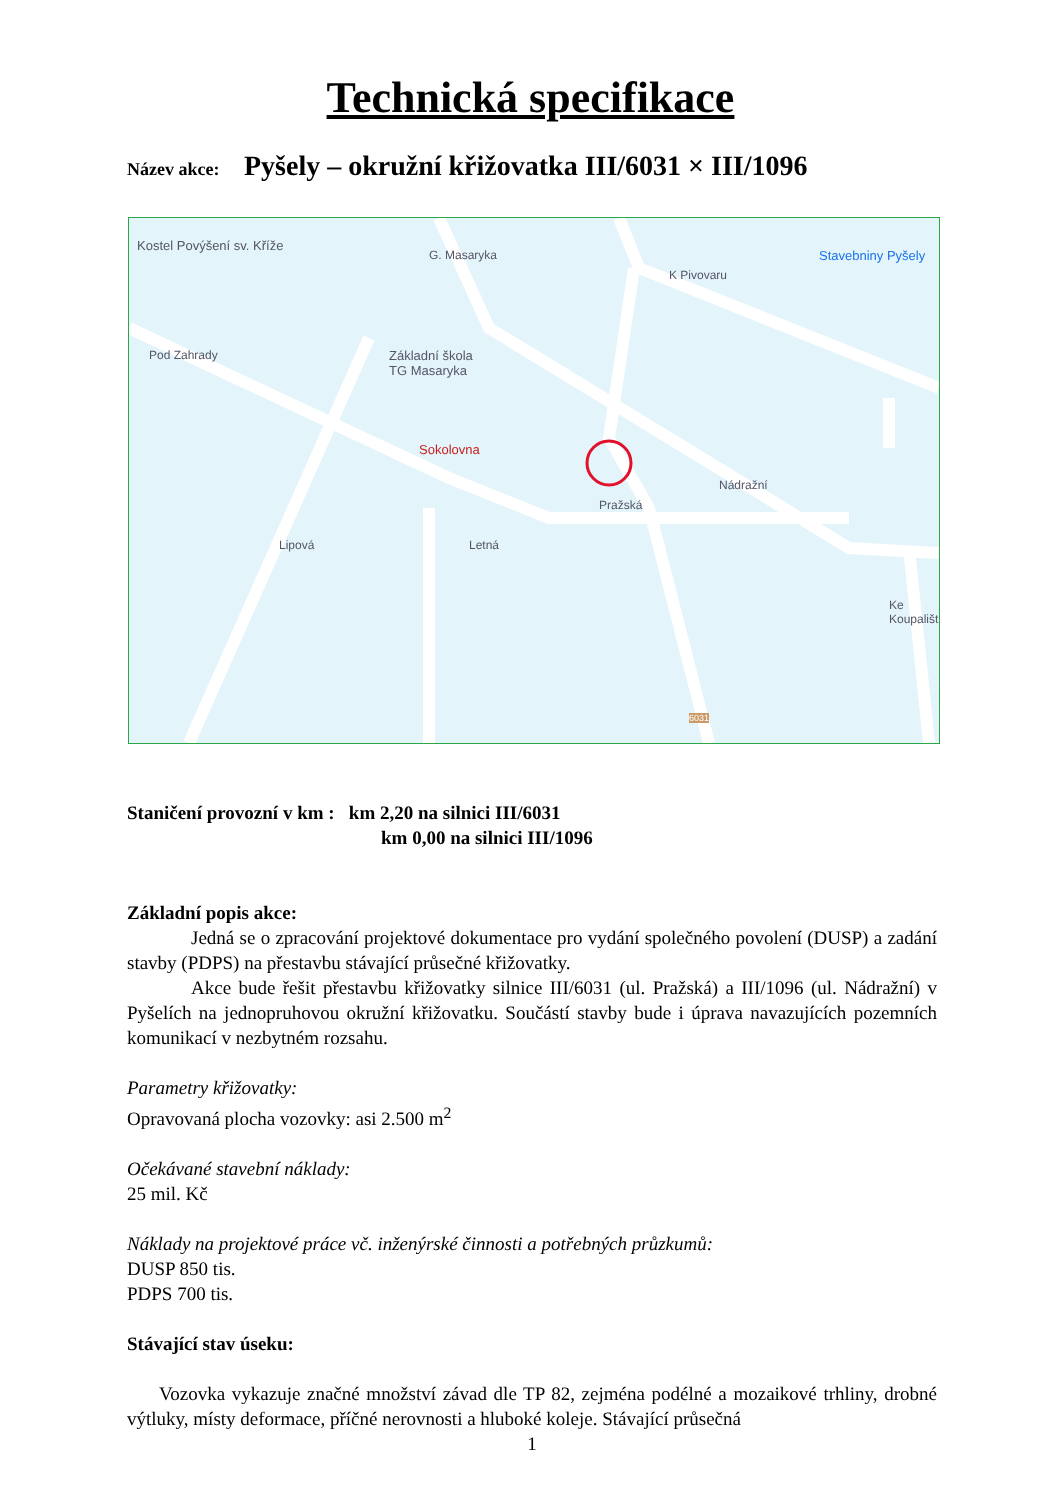Technická specifikace
Název akce: Pyšely – okružní křižovatka III/6031 × III/1096
Kostel Povýšení sv. Kříže
Stavebniny Pyšely
Základní škola
TG Masaryka
Sokolovna
K Pivovaru
Pod Zahrady
Nádražní
Pražská
Letná
Lipová
G. Masaryka
Ke Koupališti
6031
Staničení provozní v km : km 2,20 na silnici III/6031
km 0,00 na silnici III/1096
Základní popis akce:
Jedná se o zpracování projektové dokumentace pro vydání společného povolení (DUSP) a zadání stavby (PDPS) na přestavbu stávající průsečné křižovatky.
Akce bude řešit přestavbu křižovatky silnice III/6031 (ul. Pražská) a III/1096 (ul. Nádražní) v Pyšelích na jednopruhovou okružní křižovatku. Součástí stavby bude i úprava navazujících pozemních komunikací v nezbytném rozsahu.
Parametry křižovatky:
Opravovaná plocha vozovky: asi 2.500 m<sup>2</sup>
Očekávané stavební náklady:
25 mil. Kč
Náklady na projektové práce vč. inženýrské činnosti a potřebných průzkumů:
DUSP 850 tis.
PDPS 700 tis.
Stávající stav úseku:
Vozovka vykazuje značné množství závad dle TP 82, zejména podélné a mozaikové trhliny, drobné výtluky, místy deformace, příčné nerovnosti a hluboké koleje. Stávající průsečná
1